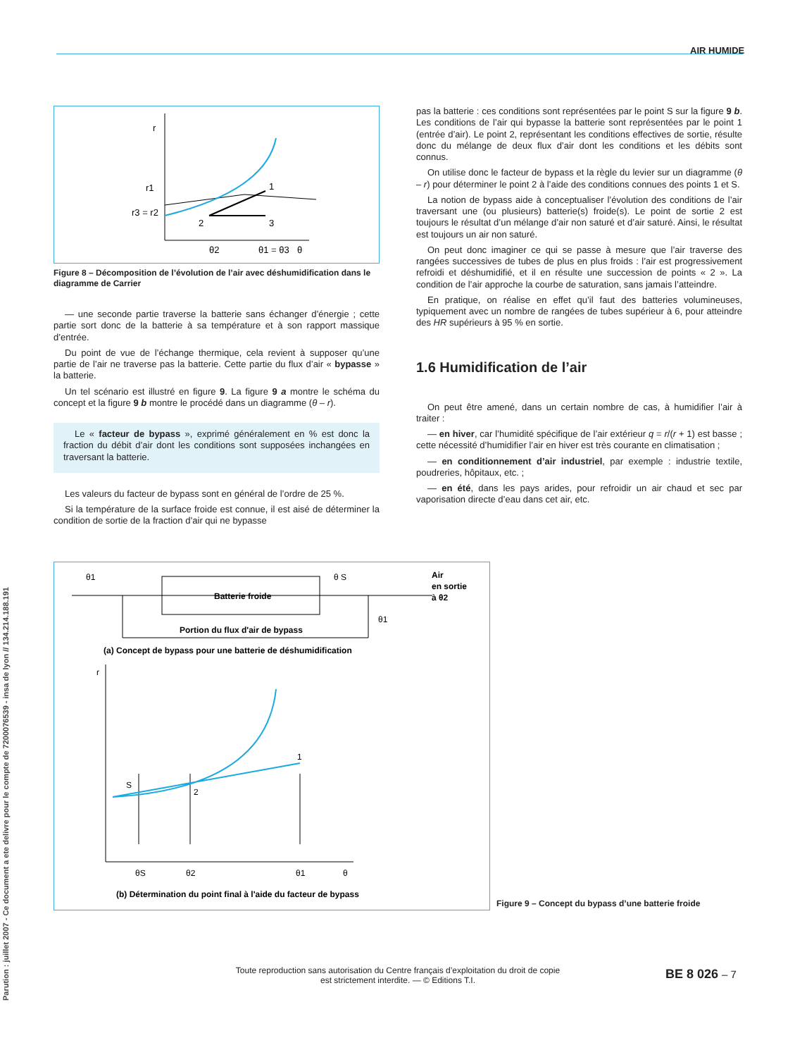AIR HUMIDE
Parution : juillet 2007 - Ce document a ete delivre pour le compte de 7200076539 - insa de lyon // 134.214.188.191
r
r1
r3 = r2
2
3
1
θ2
θ1 = θ3
θ
Figure 8 – Décomposition de l’évolution de l’air avec déshumidification dans le diagramme de Carrier
— une seconde partie traverse la batterie sans échanger d’énergie ; cette partie sort donc de la batterie à sa température et à son rapport massique d’entrée.
Du point de vue de l’échange thermique, cela revient à supposer qu’une partie de l’air ne traverse pas la batterie. Cette partie du flux d’air « bypasse » la batterie.
Un tel scénario est illustré en figure 9. La figure 9 a montre le schéma du concept et la figure 9 b montre le procédé dans un diagramme (θ – r).
Le « facteur de bypass », exprimé généralement en % est donc la fraction du débit d’air dont les conditions sont supposées inchangées en traversant la batterie.
Les valeurs du facteur de bypass sont en général de l’ordre de 25 %.
Si la température de la surface froide est connue, il est aisé de déterminer la condition de sortie de la fraction d’air qui ne bypasse
pas la batterie : ces conditions sont représentées par le point S sur la figure 9 b. Les conditions de l’air qui bypasse la batterie sont représentées par le point 1 (entrée d’air). Le point 2, représentant les conditions effectives de sortie, résulte donc du mélange de deux flux d’air dont les conditions et les débits sont connus.
On utilise donc le facteur de bypass et la règle du levier sur un diagramme (θ – r) pour déterminer le point 2 à l’aide des conditions connues des points 1 et S.
La notion de bypass aide à conceptualiser l’évolution des conditions de l’air traversant une (ou plusieurs) batterie(s) froide(s). Le point de sortie 2 est toujours le résultat d’un mélange d’air non saturé et d’air saturé. Ainsi, le résultat est toujours un air non saturé.
On peut donc imaginer ce qui se passe à mesure que l’air traverse des rangées successives de tubes de plus en plus froids : l’air est progressivement refroidi et déshumidifié, et il en résulte une succession de points « 2 ». La condition de l’air approche la courbe de saturation, sans jamais l’atteindre.
En pratique, on réalise en effet qu’il faut des batteries volumineuses, typiquement avec un nombre de rangées de tubes supérieur à 6, pour atteindre des HR supérieurs à 95 % en sortie.
1.6 Humidification de l’air
On peut être amené, dans un certain nombre de cas, à humidifier l’air à traiter :
— en hiver, car l’humidité spécifique de l’air extérieur q = r/(r + 1) est basse ; cette nécessité d’humidifier l’air en hiver est très courante en climatisation ;
— en conditionnement d’air industriel, par exemple : industrie textile, poudreries, hôpitaux, etc. ;
— en été, dans les pays arides, pour refroidir un air chaud et sec par vaporisation directe d’eau dans cet air, etc.
Batterie froide
Portion du flux d'air de bypass
θ1
θ S
θ1
Air
en sortie
à θ2
(a) Concept de bypass pour une batterie de déshumidification
r
S
2
1
θS
θ2
θ1
θ
(b) Détermination du point final à l'aide du facteur de bypass
Figure 9 – Concept du bypass d’une batterie froide
Toute reproduction sans autorisation du Centre français d’exploitation du droit de copie
est strictement interdite. — © Editions T.I.
BE 8 026 – 7